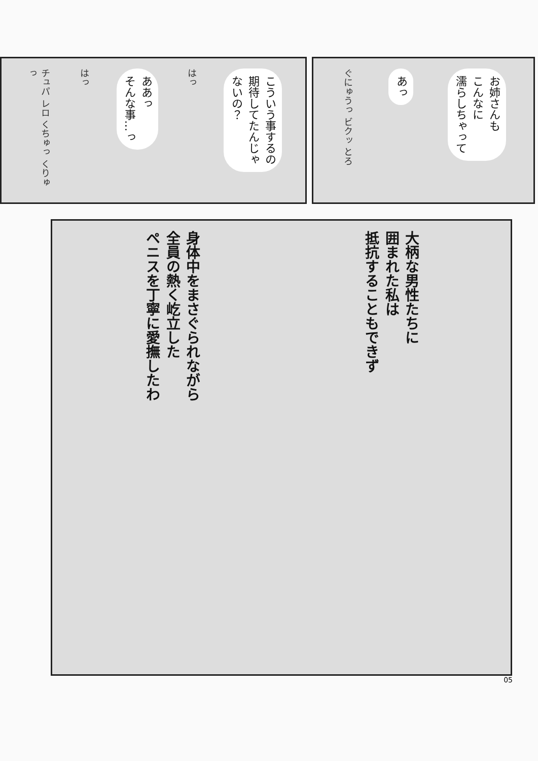こういう事するの
期待してたんじゃ
ないの？
はっ
ああっ
そんな事…っ
はっ
チュパ レロ くちゅっ くりゅっ
お姉さんも
こんなに
濡らしちゃって
あっ
ぐにゅうっ ビクッ とろ
大柄な男性たちに
囲まれた私は
抵抗することもできず
身体中をまさぐられながら
全員の熱く屹立した
ペニスを丁寧に愛撫したわ
05